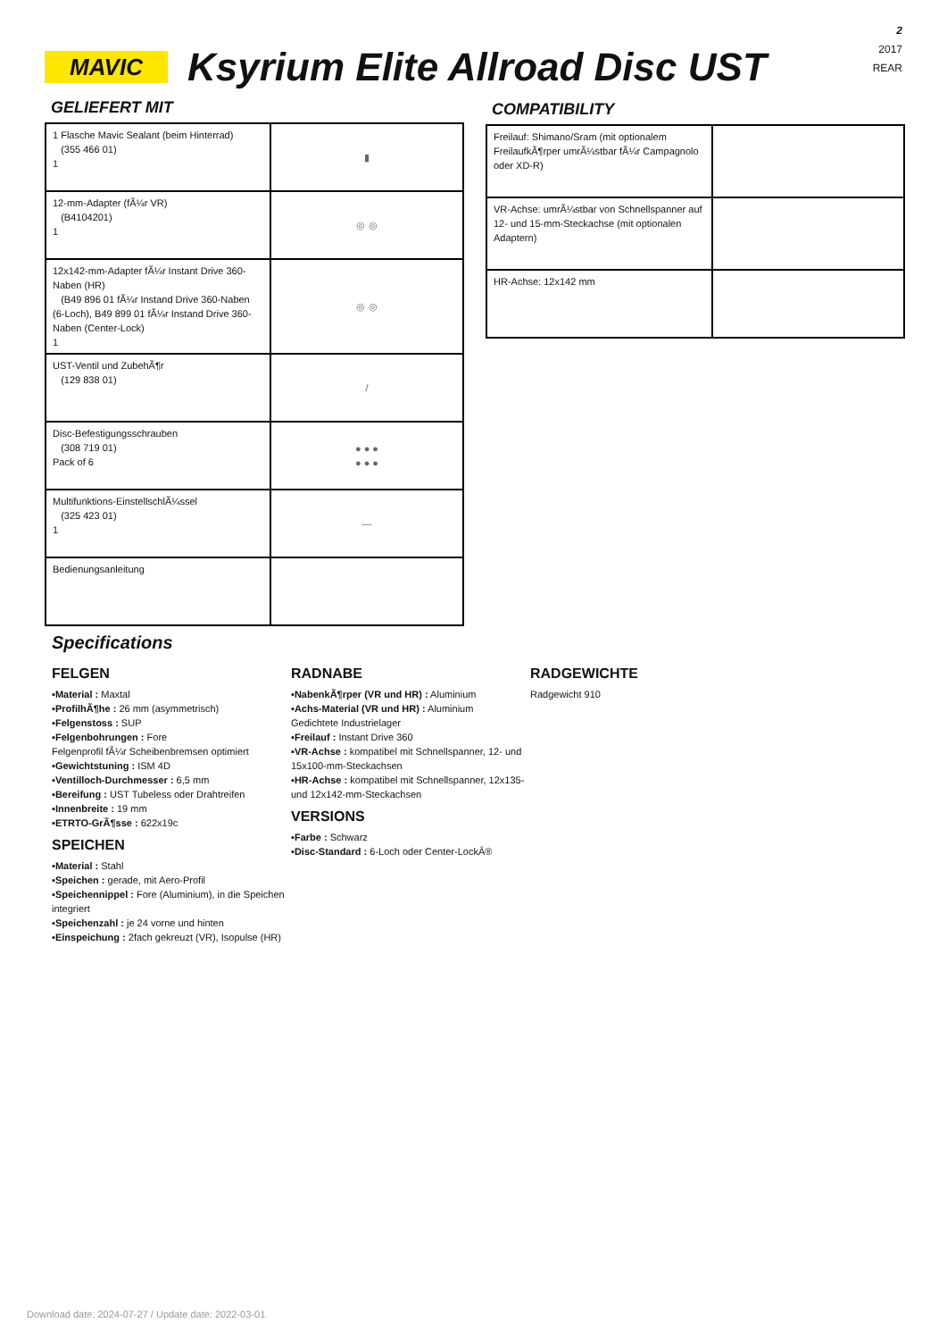MAVIC
Ksyrium Elite Allroad Disc UST
2
2017
REAR
GELIEFERT MIT
| 1 Flasche Mavic Sealant (beim Hinterrad) (355 466 01) 1 | ▮ |
| 12-mm-Adapter (fÃ¼r VR) (B4104201) 1 | ◎ ◎ |
| 12x142-mm-Adapter fÃ¼r Instant Drive 360-Naben (HR) (B49 896 01 fÃ¼r Instand Drive 360-Naben (6-Loch), B49 899 01 fÃ¼r Instand Drive 360-Naben (Center-Lock) 1 | ◎ ◎ |
| UST-Ventil und ZubehÃ¶r (129 838 01) | / |
| Disc-Befestigungsschrauben (308 719 01) Pack of 6 | ● ● ● ● ● ● |
| Multifunktions-EinstellschlÃ¼ssel (325 423 01) 1 | — |
| Bedienungsanleitung | |
COMPATIBILITY
| Freilauf: Shimano/Sram (mit optionalem FreilaufkÃ¶rper umrÃ¼stbar fÃ¼r Campagnolo oder XD-R) | |
| VR-Achse: umrÃ¼stbar von Schnellspanner auf 12- und 15-mm-Steckachse (mit optionalen Adaptern) | |
| HR-Achse: 12x142 mm | |
Specifications
FELGEN
▪Material : Maxtal
▪ProfilhÃ¶he : 26 mm (asymmetrisch)
▪Felgenstoss : SUP
▪Felgenbohrungen : Fore
Felgenprofil fÃ¼r Scheibenbremsen optimiert
▪Gewichtstuning : ISM 4D
▪Ventilloch-Durchmesser : 6,5 mm
▪Bereifung : UST Tubeless oder Drahtreifen
▪Innenbreite : 19 mm
▪ETRTO-GrÃ¶sse : 622x19c
SPEICHEN
▪Material : Stahl
▪Speichen : gerade, mit Aero-Profil
▪Speichennippel : Fore (Aluminium), in die Speichen integriert
▪Speichenzahl : je 24 vorne und hinten
▪Einspeichung : 2fach gekreuzt (VR), Isopulse (HR)
RADNABE
▪NabenkÃ¶rper (VR und HR) : Aluminium
▪Achs-Material (VR und HR) : Aluminium
Gedichtete Industrielager
▪Freilauf : Instant Drive 360
▪VR-Achse : kompatibel mit Schnellspanner, 12- und 15x100-mm-Steckachsen
▪HR-Achse : kompatibel mit Schnellspanner, 12x135- und 12x142-mm-Steckachsen
VERSIONS
▪Farbe : Schwarz
▪Disc-Standard : 6-Loch oder Center-LockÂ®
RADGEWICHTE
Radgewicht 910
Download date: 2024-07-27 / Update date: 2022-03-01